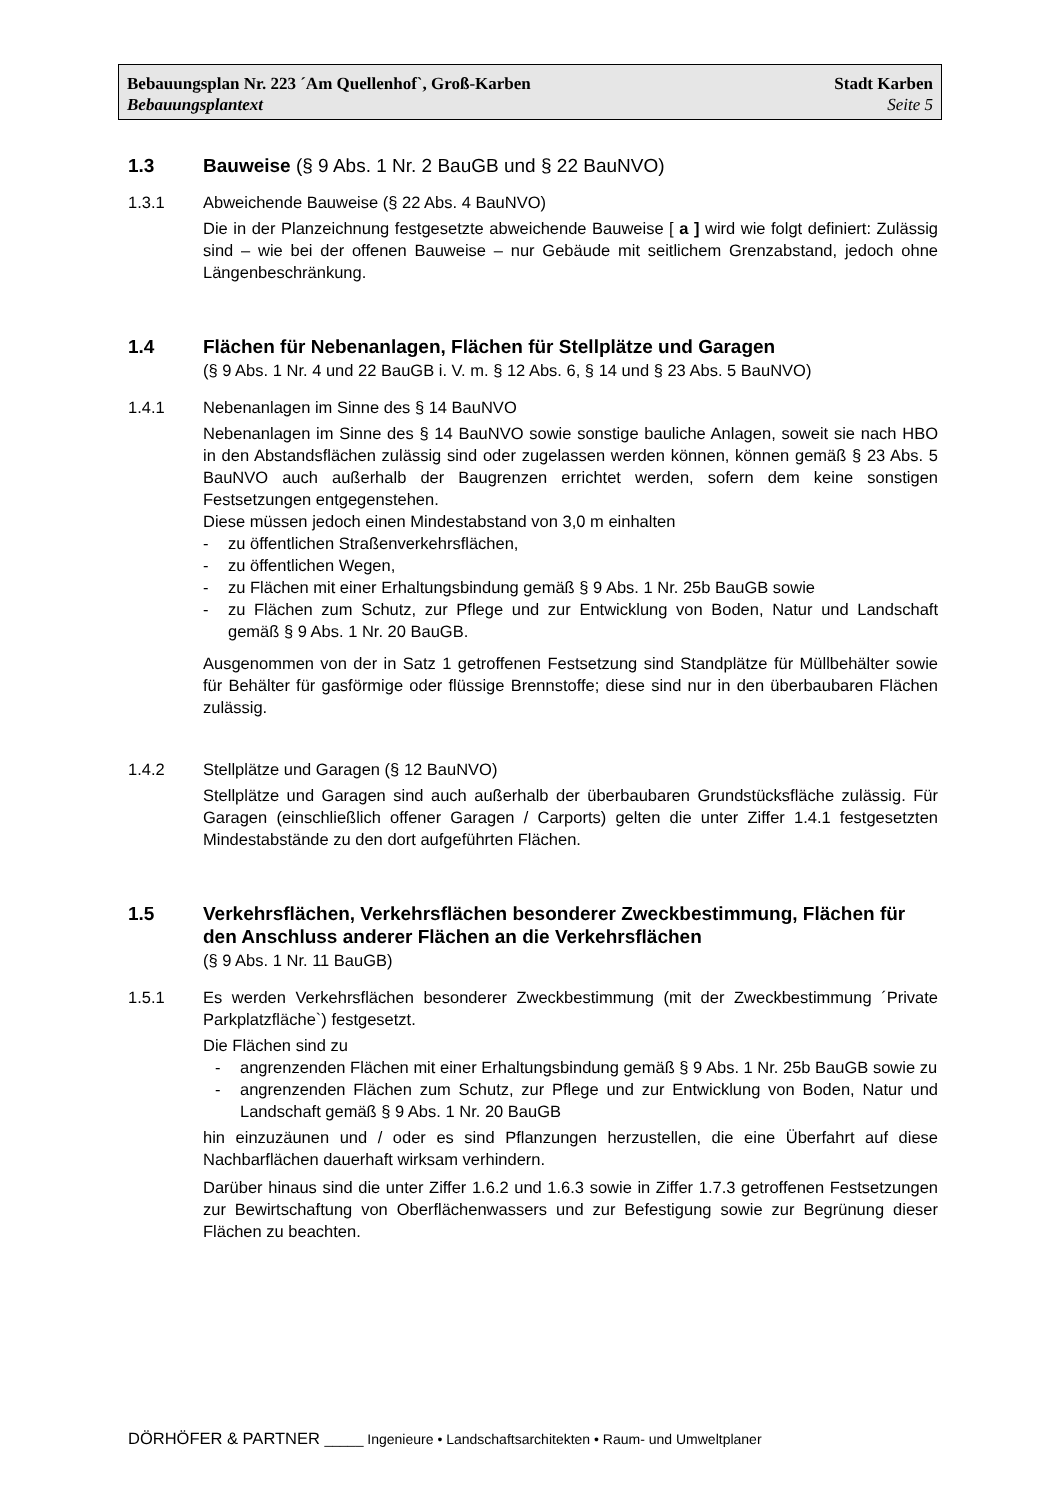Bebauungsplan Nr. 223 ´Am Quellenhof`, Groß-Karben Stadt Karben
Bebauungsplantext Seite 5
1.3 Bauweise (§ 9 Abs. 1 Nr. 2 BauGB und § 22 BauNVO)
1.3.1
Abweichende Bauweise (§ 22 Abs. 4 BauNVO)
Die in der Planzeichnung festgesetzte abweichende Bauweise [ a ] wird wie folgt definiert: Zulässig sind – wie bei der offenen Bauweise – nur Gebäude mit seitlichem Grenzabstand, jedoch ohne Längenbeschränkung.
1.4 Flächen für Nebenanlagen, Flächen für Stellplätze und Garagen
(§ 9 Abs. 1 Nr. 4 und 22 BauGB i. V. m. § 12 Abs. 6, § 14 und § 23 Abs. 5 BauNVO)
1.4.1
Nebenanlagen im Sinne des § 14 BauNVO
Nebenanlagen im Sinne des § 14 BauNVO sowie sonstige bauliche Anlagen, soweit sie nach HBO in den Abstandsflächen zulässig sind oder zugelassen werden können, können gemäß § 23 Abs. 5 BauNVO auch außerhalb der Baugrenzen errichtet werden, sofern dem keine sonstigen Festsetzungen entgegenstehen.
Diese müssen jedoch einen Mindestabstand von 3,0 m einhalten
- zu öffentlichen Straßenverkehrsflächen,
- zu öffentlichen Wegen,
- zu Flächen mit einer Erhaltungsbindung gemäß § 9 Abs. 1 Nr. 25b BauGB sowie
- zu Flächen zum Schutz, zur Pflege und zur Entwicklung von Boden, Natur und Landschaft gemäß § 9 Abs. 1 Nr. 20 BauGB.
Ausgenommen von der in Satz 1 getroffenen Festsetzung sind Standplätze für Müllbehälter sowie für Behälter für gasförmige oder flüssige Brennstoffe; diese sind nur in den überbaubaren Flächen zulässig.
1.4.2
Stellplätze und Garagen (§ 12 BauNVO)
Stellplätze und Garagen sind auch außerhalb der überbaubaren Grundstücksfläche zulässig. Für Garagen (einschließlich offener Garagen / Carports) gelten die unter Ziffer 1.4.1 festgesetzten Mindestabstände zu den dort aufgeführten Flächen.
1.5 Verkehrsflächen, Verkehrsflächen besonderer Zweckbestimmung, Flächen für den Anschluss anderer Flächen an die Verkehrsflächen
(§ 9 Abs. 1 Nr. 11 BauGB)
1.5.1
Es werden Verkehrsflächen besonderer Zweckbestimmung (mit der Zweckbestimmung ´Private Parkplatzfläche`) festgesetzt.
Die Flächen sind zu
- angrenzenden Flächen mit einer Erhaltungsbindung gemäß § 9 Abs. 1 Nr. 25b BauGB sowie zu
- angrenzenden Flächen zum Schutz, zur Pflege und zur Entwicklung von Boden, Natur und Landschaft gemäß § 9 Abs. 1 Nr. 20 BauGB
hin einzuzäunen und / oder es sind Pflanzungen herzustellen, die eine Überfahrt auf diese Nachbarflächen dauerhaft wirksam verhindern.
Darüber hinaus sind die unter Ziffer 1.6.2 und 1.6.3 sowie in Ziffer 1.7.3 getroffenen Festsetzungen zur Bewirtschaftung von Oberflächenwassers und zur Befestigung sowie zur Begrünung dieser Flächen zu beachten.
DÖRHÖFER & PARTNER _____ Ingenieure • Landschaftsarchitekten • Raum- und Umweltplaner